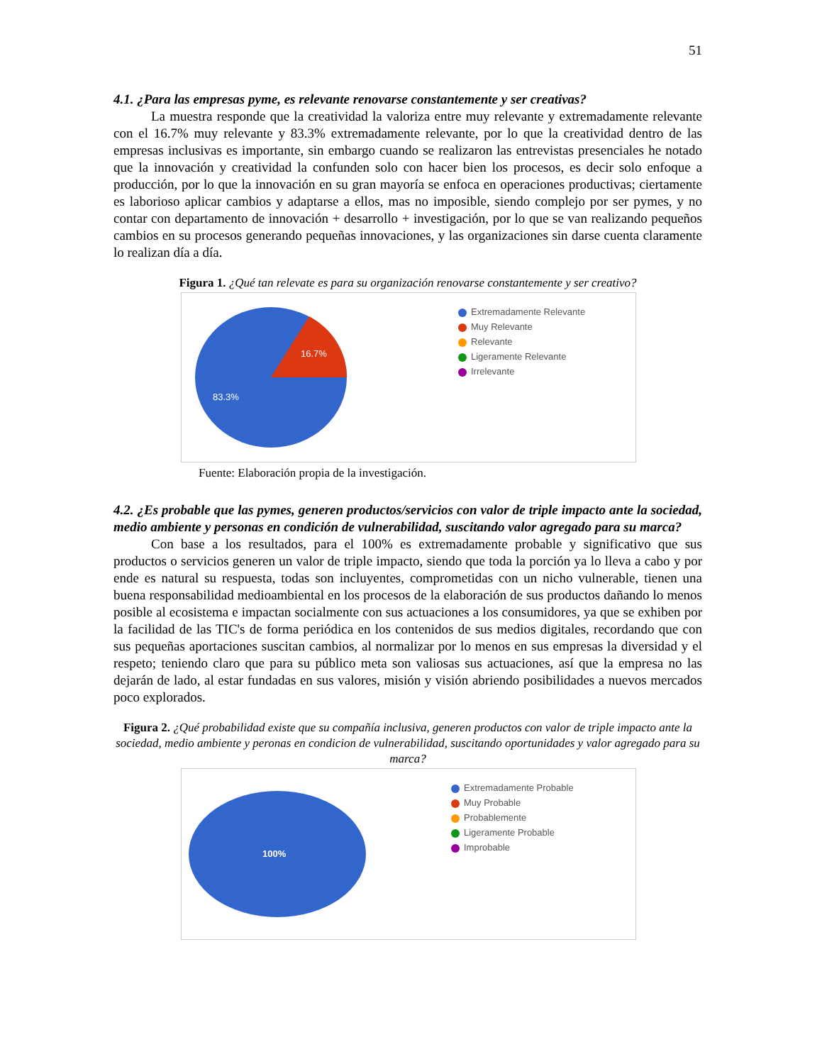51
4.1. ¿Para las empresas pyme, es relevante renovarse constantemente y ser creativas?
La muestra responde que la creatividad la valoriza entre muy relevante y extremadamente relevante con el 16.7% muy relevante y 83.3% extremadamente relevante, por lo que la creatividad dentro de las empresas inclusivas es importante, sin embargo cuando se realizaron las entrevistas presenciales he notado que la innovación y creatividad la confunden solo con hacer bien los procesos, es decir solo enfoque a producción, por lo que la innovación en su gran mayoría se enfoca en operaciones productivas; ciertamente es laborioso aplicar cambios y adaptarse a ellos, mas no imposible, siendo complejo por ser pymes, y no contar con departamento de innovación + desarrollo + investigación, por lo que se van realizando pequeños cambios en su procesos generando pequeñas innovaciones, y las organizaciones sin darse cuenta claramente lo realizan día a día.
Figura 1. ¿Qué tan relevate es para su organización renovarse constantemente y ser creativo?
16.7%
83.3%
Extremadamente Relevante
Muy Relevante
Relevante
Ligeramente Relevante
Irrelevante
Fuente: Elaboración propia de la investigación.
4.2. ¿Es probable que las pymes, generen productos/servicios con valor de triple impacto ante la sociedad, medio ambiente y personas en condición de vulnerabilidad, suscitando valor agregado para su marca?
Con base a los resultados, para el 100% es extremadamente probable y significativo que sus productos o servicios generen un valor de triple impacto, siendo que toda la porción ya lo lleva a cabo y por ende es natural su respuesta, todas son incluyentes, comprometidas con un nicho vulnerable, tienen una buena responsabilidad medioambiental en los procesos de la elaboración de sus productos dañando lo menos posible al ecosistema e impactan socialmente con sus actuaciones a los consumidores, ya que se exhiben por la facilidad de las TIC's de forma periódica en los contenidos de sus medios digitales, recordando que con sus pequeñas aportaciones suscitan cambios, al normalizar por lo menos en sus empresas la diversidad y el respeto; teniendo claro que para su público meta son valiosas sus actuaciones, así que la empresa no las dejarán de lado, al estar fundadas en sus valores, misión y visión abriendo posibilidades a nuevos mercados poco explorados.
Figura 2. ¿Qué probabilidad existe que su compañía inclusiva, generen productos con valor de triple impacto ante la sociedad, medio ambiente y peronas en condicion de vulnerabilidad, suscitando oportunidades y valor agregado para su marca?
100%
Extremadamente Probable
Muy Probable
Probablemente
Ligeramente Probable
Improbable